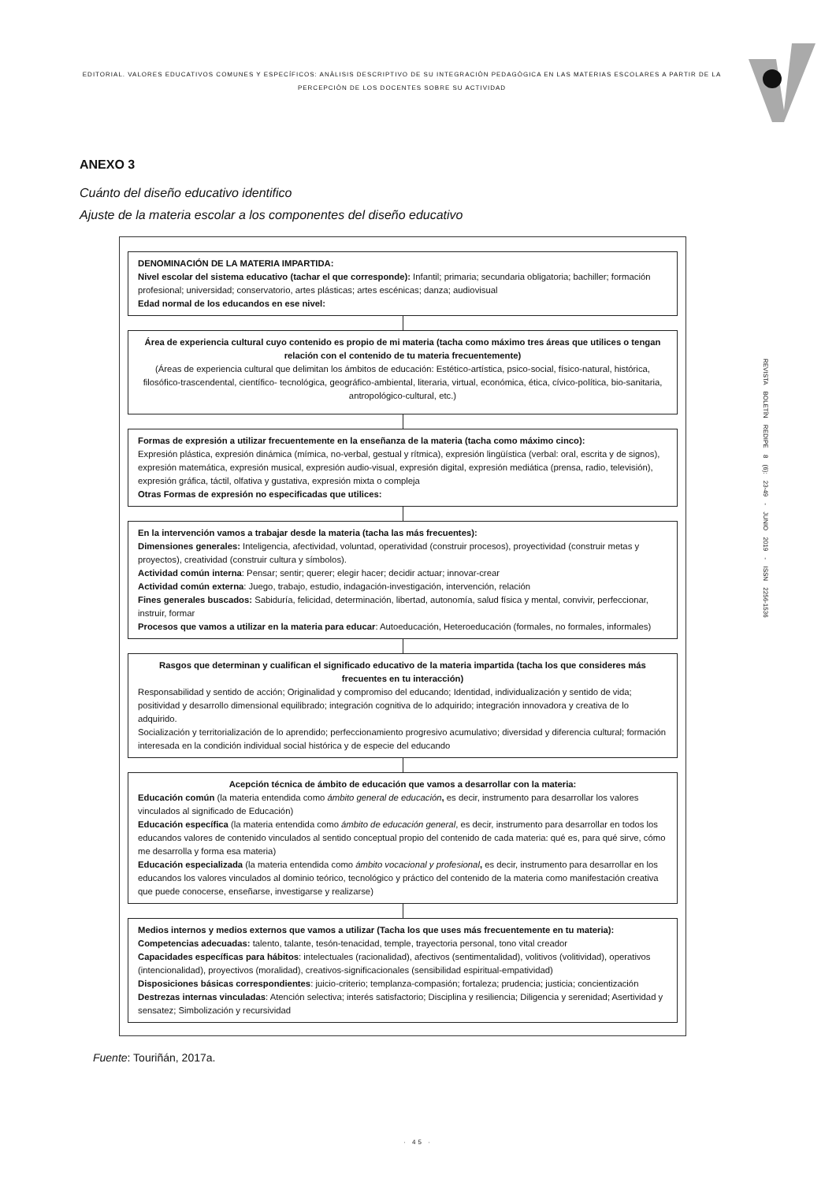EDITORIAL. VALORES EDUCATIVOS COMUNES Y ESPECÍFICOS: ANÀLISIS DESCRIPTIVO DE SU INTEGRACIÒN PEDAGÒGICA EN LAS MATERIAS ESCOLARES A PARTIR DE LA PERCEPCIÒN DE LOS DOCENTES SOBRE SU ACTIVIDAD
REVISTA BOLETÍN REDIPE 8 (6): 23-49 - JUNIO 2019 - ISSN 2256-1536
ANEXO 3
Cuánto del diseño educativo identifico
Ajuste de la materia escolar a los componentes del diseño educativo
DENOMINACIÓN DE LA MATERIA IMPARTIDA:
Nivel escolar del sistema educativo (tachar el que corresponde): Infantil; primaria; secundaria obligatoria; bachiller; formación profesional; universidad; conservatorio, artes plásticas; artes escénicas; danza; audiovisual
Edad normal de los educandos en ese nivel:
Área de experiencia cultural cuyo contenido es propio de mi materia (tacha como máximo tres áreas que utilices o tengan relación con el contenido de tu materia frecuentemente)
(Áreas de experiencia cultural que delimitan los ámbitos de educación: Estético-artística, psico-social, físico-natural, histórica, filosófico-trascendental, científico- tecnológica, geográfico-ambiental, literaria, virtual, económica, ética, cívico-política, bio-sanitaria, antropológico-cultural, etc.)
Formas de expresión a utilizar frecuentemente en la enseñanza de la materia (tacha como máximo cinco):
Expresión plástica, expresión dinámica (mímica, no-verbal, gestual y rítmica), expresión lingüística (verbal: oral, escrita y de signos), expresión matemática, expresión musical, expresión audio-visual, expresión digital, expresión mediática (prensa, radio, televisión), expresión gráfica, táctil, olfativa y gustativa, expresión mixta o compleja
Otras Formas de expresión no especificadas que utilices:
En la intervención vamos a trabajar desde la materia (tacha las más frecuentes):
Dimensiones generales: Inteligencia, afectividad, voluntad, operatividad (construir procesos), proyectividad (construir metas y proyectos), creatividad (construir cultura y símbolos).
Actividad común interna: Pensar; sentir; querer; elegir hacer; decidir actuar; innovar-crear
Actividad común externa: Juego, trabajo, estudio, indagación-investigación, intervención, relación
Fines generales buscados: Sabiduría, felicidad, determinación, libertad, autonomía, salud física y mental, convivir, perfeccionar, instruir, formar
Procesos que vamos a utilizar en la materia para educar: Autoeducación, Heteroeducación (formales, no formales, informales)
Rasgos que determinan y cualifican el significado educativo de la materia impartida (tacha los que consideres más frecuentes en tu interacción)
Responsabilidad y sentido de acción; Originalidad y compromiso del educando; Identidad, individualización y sentido de vida; positividad y desarrollo dimensional equilibrado; integración cognitiva de lo adquirido; integración innovadora y creativa de lo adquirido.
Socialización y territorialización de lo aprendido; perfeccionamiento progresivo acumulativo; diversidad y diferencia cultural; formación interesada en la condición individual social histórica y de especie del educando
Acepción técnica de ámbito de educación que vamos a desarrollar con la materia:
Educación común (la materia entendida como ámbito general de educación, es decir, instrumento para desarrollar los valores vinculados al significado de Educación)
Educación específica (la materia entendida como ámbito de educación general, es decir, instrumento para desarrollar en todos los educandos valores de contenido vinculados al sentido conceptual propio del contenido de cada materia: qué es, para qué sirve, cómo me desarrolla y forma esa materia)
Educación especializada (la materia entendida como ámbito vocacional y profesional, es decir, instrumento para desarrollar en los educandos los valores vinculados al dominio teórico, tecnológico y práctico del contenido de la materia como manifestación creativa que puede conocerse, enseñarse, investigarse y realizarse)
Medios internos y medios externos que vamos a utilizar (Tacha los que uses más frecuentemente en tu materia):
Competencias adecuadas: talento, talante, tesón-tenacidad, temple, trayectoria personal, tono vital creador
Capacidades específicas para hábitos: intelectuales (racionalidad), afectivos (sentimentalidad), volitivos (volitividad), operativos (intencionalidad), proyectivos (moralidad), creativos-significacionales (sensibilidad espiritual-empatividad)
Disposiciones básicas correspondientes: juicio-criterio; templanza-compasión; fortaleza; prudencia; justicia; concientización
Destrezas internas vinculadas: Atención selectiva; interés satisfactorio; Disciplina y resiliencia; Diligencia y serenidad; Asertividad y sensatez; Simbolización y recursividad
Fuente: Touriñán, 2017a.
· 45 ·